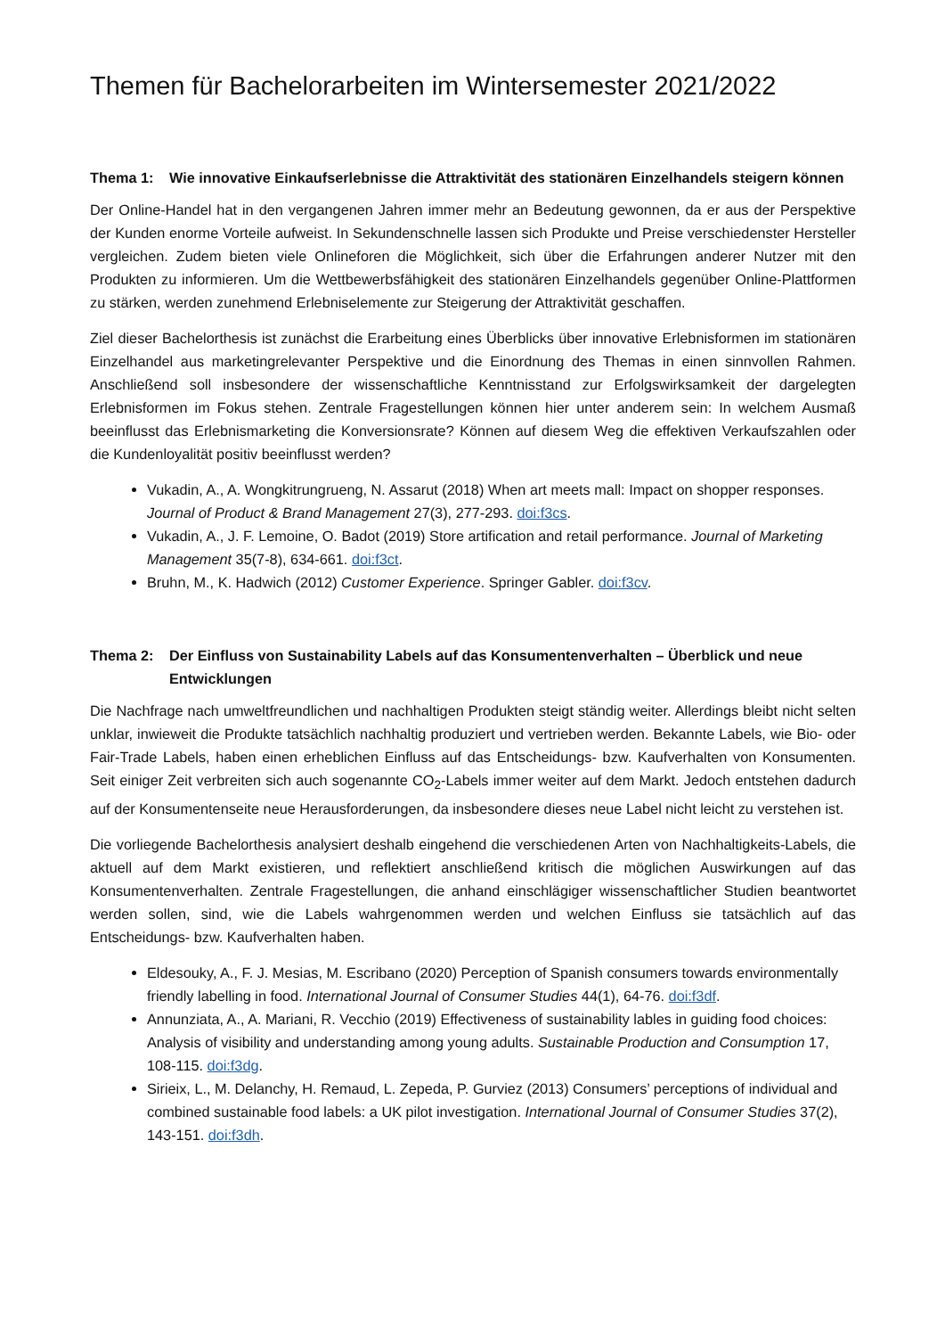Themen für Bachelorarbeiten im Wintersemester 2021/2022
Thema 1: Wie innovative Einkaufserlebnisse die Attraktivität des stationären Einzelhandels steigern können
Der Online-Handel hat in den vergangenen Jahren immer mehr an Bedeutung gewonnen, da er aus der Perspektive der Kunden enorme Vorteile aufweist. In Sekundenschnelle lassen sich Produkte und Preise verschiedenster Hersteller vergleichen. Zudem bieten viele Onlineforen die Möglichkeit, sich über die Erfahrungen anderer Nutzer mit den Produkten zu informieren. Um die Wettbewerbsfähigkeit des stationären Einzelhandels gegenüber Online-Plattformen zu stärken, werden zunehmend Erlebniselemente zur Steigerung der Attraktivität geschaffen.
Ziel dieser Bachelorthesis ist zunächst die Erarbeitung eines Überblicks über innovative Erlebnisformen im stationären Einzelhandel aus marketingrelevanter Perspektive und die Einordnung des Themas in einen sinnvollen Rahmen. Anschließend soll insbesondere der wissenschaftliche Kenntnisstand zur Erfolgswirksamkeit der dargelegten Erlebnisformen im Fokus stehen. Zentrale Fragestellungen können hier unter anderem sein: In welchem Ausmaß beeinflusst das Erlebnismarketing die Konversionsrate? Können auf diesem Weg die effektiven Verkaufszahlen oder die Kundenloyalität positiv beeinflusst werden?
Vukadin, A., A. Wongkitrungrueng, N. Assarut (2018) When art meets mall: Impact on shopper responses. Journal of Product & Brand Management 27(3), 277-293. doi:f3cs.
Vukadin, A., J. F. Lemoine, O. Badot (2019) Store artification and retail performance. Journal of Marketing Management 35(7-8), 634-661. doi:f3ct.
Bruhn, M., K. Hadwich (2012) Customer Experience. Springer Gabler. doi:f3cv.
Thema 2: Der Einfluss von Sustainability Labels auf das Konsumentenverhalten – Überblick und neue Entwicklungen
Die Nachfrage nach umweltfreundlichen und nachhaltigen Produkten steigt ständig weiter. Allerdings bleibt nicht selten unklar, inwieweit die Produkte tatsächlich nachhaltig produziert und vertrieben werden. Bekannte Labels, wie Bio- oder Fair-Trade Labels, haben einen erheblichen Einfluss auf das Entscheidungs- bzw. Kaufverhalten von Konsumenten. Seit einiger Zeit verbreiten sich auch sogenannte CO<sub>2</sub>-Labels immer weiter auf dem Markt. Jedoch entstehen dadurch auf der Konsumentenseite neue Herausforderungen, da insbesondere dieses neue Label nicht leicht zu verstehen ist.
Die vorliegende Bachelorthesis analysiert deshalb eingehend die verschiedenen Arten von Nachhaltigkeits-Labels, die aktuell auf dem Markt existieren, und reflektiert anschließend kritisch die möglichen Auswirkungen auf das Konsumentenverhalten. Zentrale Fragestellungen, die anhand einschlägiger wissenschaftlicher Studien beantwortet werden sollen, sind, wie die Labels wahrgenommen werden und welchen Einfluss sie tatsächlich auf das Entscheidungs- bzw. Kaufverhalten haben.
Eldesouky, A., F. J. Mesias, M. Escribano (2020) Perception of Spanish consumers towards environmentally friendly labelling in food. International Journal of Consumer Studies 44(1), 64-76. doi:f3df.
Annunziata, A., A. Mariani, R. Vecchio (2019) Effectiveness of sustainability lables in guiding food choices: Analysis of visibility and understanding among young adults. Sustainable Production and Consumption 17, 108-115. doi:f3dg.
Sirieix, L., M. Delanchy, H. Remaud, L. Zepeda, P. Gurviez (2013) Consumers’ perceptions of individual and combined sustainable food labels: a UK pilot investigation. International Journal of Consumer Studies 37(2), 143-151. doi:f3dh.